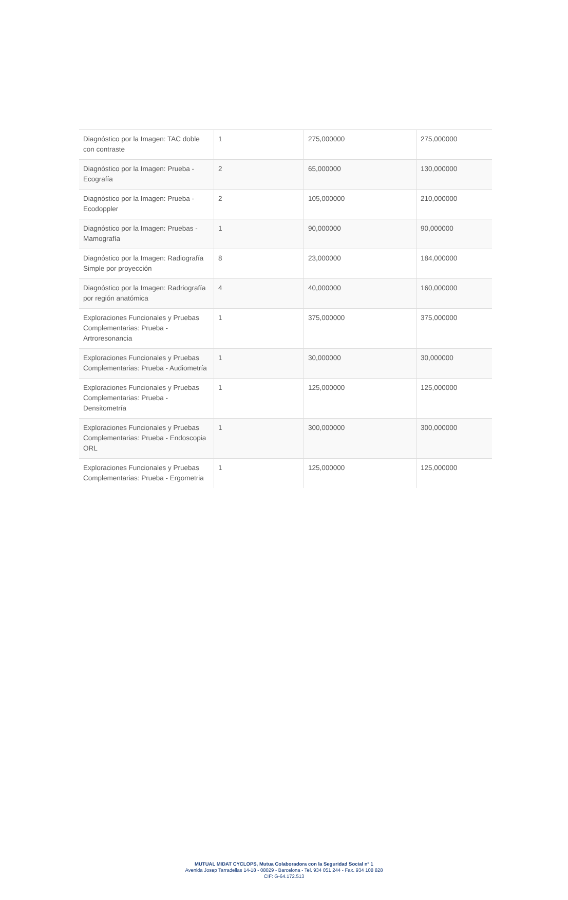| Diagnóstico por la Imagen: TAC doble con contraste | 1 | 275,000000 | 275,000000 |
| Diagnóstico por la Imagen: Prueba - Ecografía | 2 | 65,000000 | 130,000000 |
| Diagnóstico por la Imagen: Prueba - Ecodoppler | 2 | 105,000000 | 210,000000 |
| Diagnóstico por la Imagen: Pruebas - Mamografía | 1 | 90,000000 | 90,000000 |
| Diagnóstico por la Imagen: Radiografía Simple por proyección | 8 | 23,000000 | 184,000000 |
| Diagnóstico por la Imagen: Radriografía por región anatómica | 4 | 40,000000 | 160,000000 |
| Exploraciones Funcionales y Pruebas Complementarias: Prueba - Artroresonancia | 1 | 375,000000 | 375,000000 |
| Exploraciones Funcionales y Pruebas Complementarias: Prueba - Audiometría | 1 | 30,000000 | 30,000000 |
| Exploraciones Funcionales y Pruebas Complementarias: Prueba - Densitometría | 1 | 125,000000 | 125,000000 |
| Exploraciones Funcionales y Pruebas Complementarias: Prueba - Endoscopia ORL | 1 | 300,000000 | 300,000000 |
| Exploraciones Funcionales y Pruebas Complementarias: Prueba - Ergometria | 1 | 125,000000 | 125,000000 |
MUTUAL MIDAT CYCLOPS, Mutua Colaboradora con la Seguridad Social nº 1
Avenida Josep Tarradellas 14-18 - 08029 - Barcelona - Tel. 934 051 244 - Fax. 934 108 828
CIF: G-64.172.513